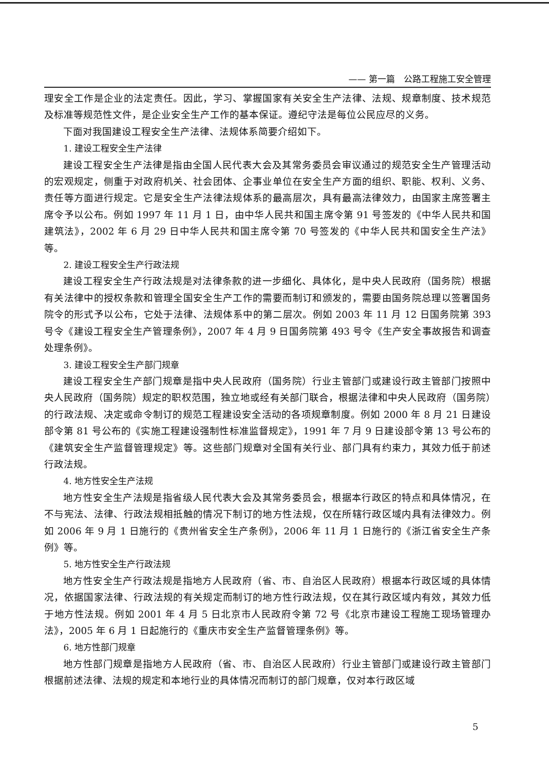—— 第一篇　公路工程施工安全管理
理安全工作是企业的法定责任。因此，学习、掌握国家有关安全生产法律、法规、规章制度、技术规范及标准等规范性文件，是企业安全生产工作的基本保证。遵纪守法是每位公民应尽的义务。
下面对我国建设工程安全生产法律、法规体系简要介绍如下。
1. 建设工程安全生产法律
建设工程安全生产法律是指由全国人民代表大会及其常务委员会审议通过的规范安全生产管理活动的宏观规定，侧重于对政府机关、社会团体、企事业单位在安全生产方面的组织、职能、权利、义务、责任等方面进行规定。它是安全生产法律法规体系的最高层次，具有最高法律效力，由国家主席签署主席令予以公布。例如 1997 年 11 月 1 日，由中华人民共和国主席令第 91 号签发的《中华人民共和国建筑法》，2002 年 6 月 29 日中华人民共和国主席令第 70 号签发的《中华人民共和国安全生产法》等。
2. 建设工程安全生产行政法规
建设工程安全生产行政法规是对法律条款的进一步细化、具体化，是中央人民政府（国务院）根据有关法律中的授权条款和管理全国安全生产工作的需要而制订和颁发的，需要由国务院总理以签署国务院令的形式予以公布，它处于法律、法规体系中的第二层次。例如 2003 年 11 月 12 日国务院第 393 号令《建设工程安全生产管理条例》，2007 年 4 月 9 日国务院第 493 号令《生产安全事故报告和调查处理条例》。
3. 建设工程安全生产部门规章
建设工程安全生产部门规章是指中央人民政府（国务院）行业主管部门或建设行政主管部门按照中央人民政府（国务院）规定的职权范围，独立地或经有关部门联合，根据法律和中央人民政府（国务院）的行政法规、决定或命令制订的规范工程建设安全活动的各项规章制度。例如 2000 年 8 月 21 日建设部令第 81 号公布的《实施工程建设强制性标准监督规定》，1991 年 7 月 9 日建设部令第 13 号公布的《建筑安全生产监督管理规定》等。这些部门规章对全国有关行业、部门具有约束力，其效力低于前述行政法规。
4. 地方性安全生产法规
地方性安全生产法规是指省级人民代表大会及其常务委员会，根据本行政区的特点和具体情况，在不与宪法、法律、行政法规相抵触的情况下制订的地方性法规，仅在所辖行政区域内具有法律效力。例如 2006 年 9 月 1 日施行的《贵州省安全生产条例》，2006 年 11 月 1 日施行的《浙江省安全生产条例》等。
5. 地方性安全生产行政法规
地方性安全生产行政法规是指地方人民政府（省、市、自治区人民政府）根据本行政区域的具体情况，依据国家法律、行政法规的有关规定而制订的地方性行政法规，仅在其行政区域内有效，其效力低于地方性法规。例如 2001 年 4 月 5 日北京市人民政府令第 72 号《北京市建设工程施工现场管理办法》，2005 年 6 月 1 日起施行的《重庆市安全生产监督管理条例》等。
6. 地方性部门规章
地方性部门规章是指地方人民政府（省、市、自治区人民政府）行业主管部门或建设行政主管部门根据前述法律、法规的规定和本地行业的具体情况而制订的部门规章，仅对本行政区域
5